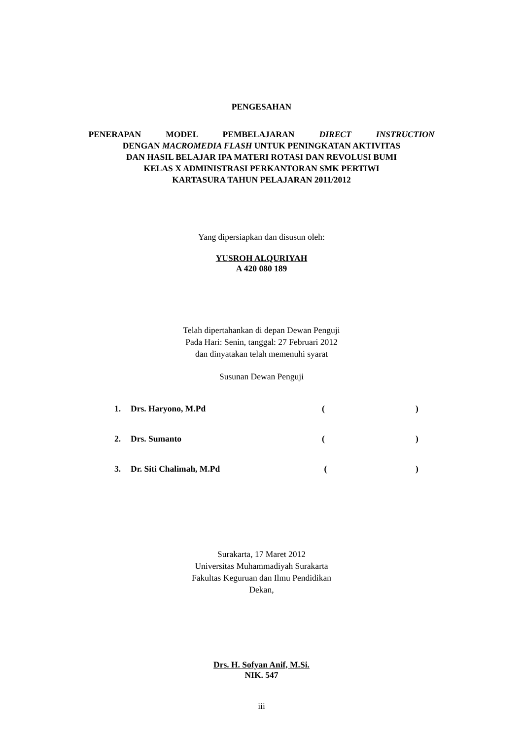PENGESAHAN
PENERAPAN MODEL PEMBELAJARAN DIRECT INSTRUCTION
DENGAN MACROMEDIA FLASH UNTUK PENINGKATAN AKTIVITAS
DAN HASIL BELAJAR IPA MATERI ROTASI DAN REVOLUSI BUMI
KELAS X ADMINISTRASI PERKANTORAN SMK PERTIWI
KARTASURA TAHUN PELAJARAN 2011/2012
Yang dipersiapkan dan disusun oleh:
YUSROH ALQURIYAH
A 420 080 189
Telah dipertahankan di depan Dewan Penguji
Pada Hari: Senin, tanggal: 27 Februari 2012
dan dinyatakan telah memenuhi syarat
Susunan Dewan Penguji
| 1. | Drs. Haryono, M.Pd | ( | ) |
| 2. | Drs. Sumanto | ( | ) |
| 3. | Dr. Siti Chalimah, M.Pd | ( | ) |
Surakarta, 17 Maret 2012
Universitas Muhammadiyah Surakarta
Fakultas Keguruan dan Ilmu Pendidikan
Dekan,
Drs. H. Sofyan Anif, M.Si.
NIK. 547
iii